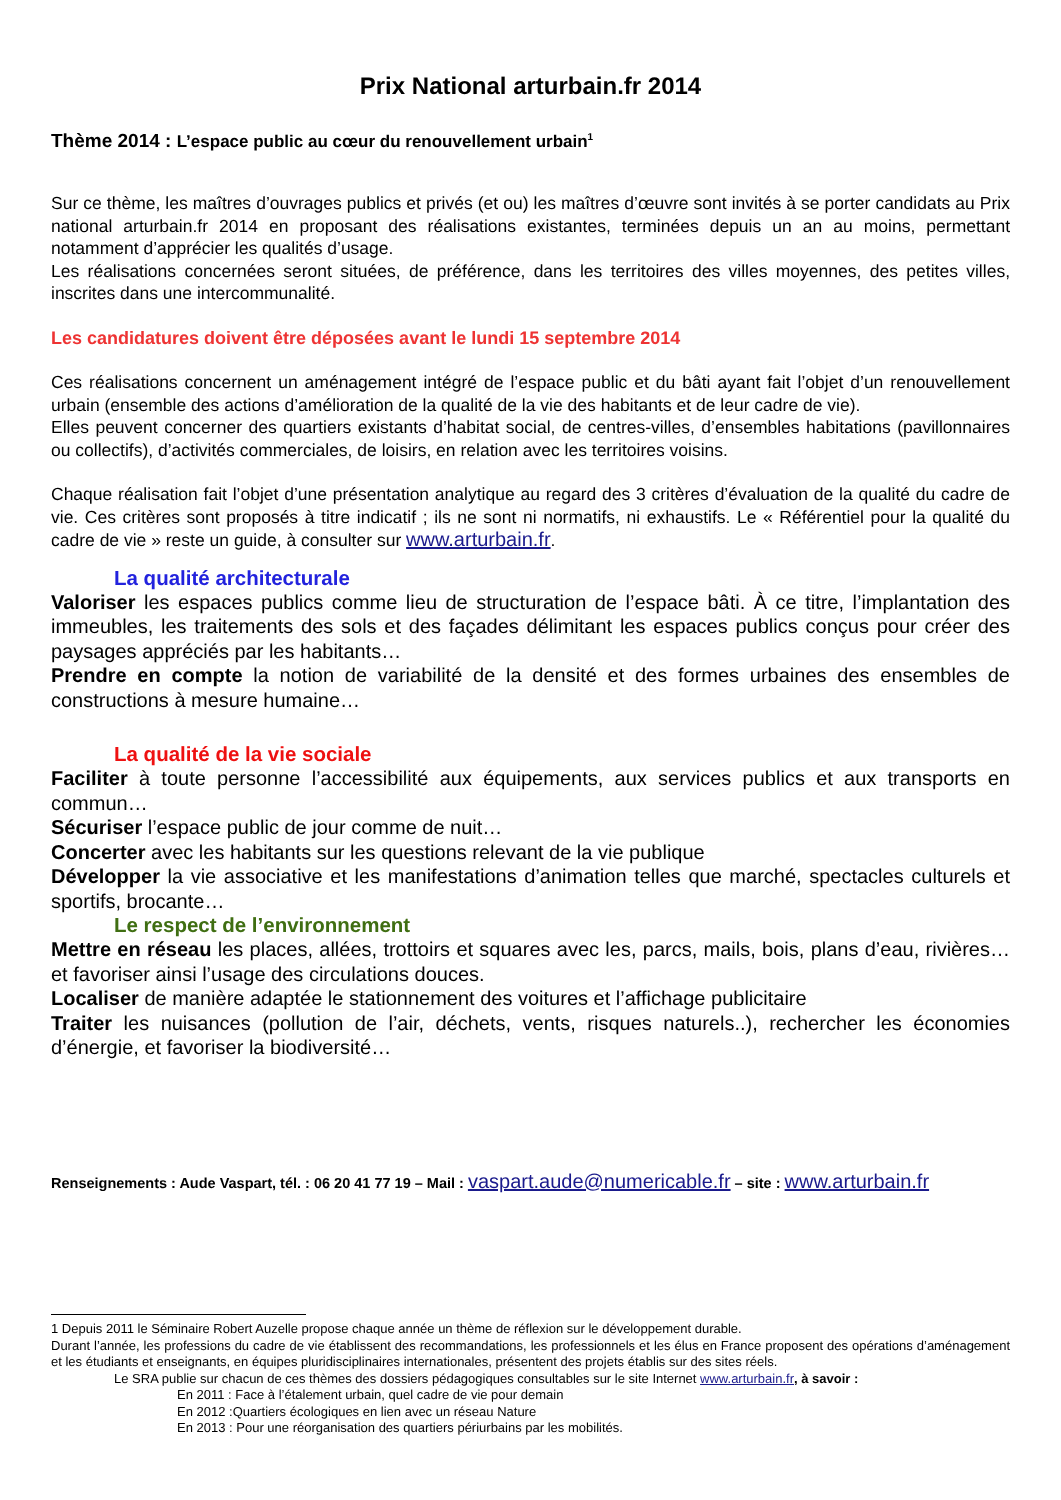Prix National arturbain.fr 2014
Thème 2014 : L’espace public au cœur du renouvellement urbain<sup>1</sup>
Sur ce thème, les maîtres d’ouvrages publics et privés (et ou) les maîtres d’œuvre sont invités à se porter candidats au Prix national arturbain.fr 2014 en proposant des réalisations existantes, terminées depuis un an au moins, permettant notamment d’apprécier les qualités d’usage.
Les réalisations concernées seront situées, de préférence, dans les territoires des villes moyennes, des petites villes, inscrites dans une intercommunalité.
Les candidatures doivent être déposées avant le lundi 15 septembre 2014
Ces réalisations concernent un aménagement intégré de l’espace public et du bâti ayant fait l’objet d’un renouvellement urbain (ensemble des actions d’amélioration de la qualité de la vie des habitants et de leur cadre de vie).
Elles peuvent concerner des quartiers existants d’habitat social, de centres-villes, d’ensembles habitations (pavillonnaires ou collectifs), d’activités commerciales, de loisirs, en relation avec les territoires voisins.
Chaque réalisation fait l’objet d’une présentation analytique au regard des 3 critères d’évaluation de la qualité du cadre de vie. Ces critères sont proposés à titre indicatif ; ils ne sont ni normatifs, ni exhaustifs. Le « Référentiel pour la qualité du cadre de vie » reste un guide, à consulter sur www.arturbain.fr.
La qualité architecturale
Valoriser les espaces publics comme lieu de structuration de l’espace bâti. À ce titre, l’implantation des immeubles, les traitements des sols et des façades délimitant les espaces publics conçus pour créer des paysages appréciés par les habitants…
Prendre en compte la notion de variabilité de la densité et des formes urbaines des ensembles de constructions à mesure humaine…
La qualité de la vie sociale
Faciliter à toute personne l’accessibilité aux équipements, aux services publics et aux transports en commun…
Sécuriser l’espace public de jour comme de nuit…
Concerter avec les habitants sur les questions relevant de la vie publique
Développer la vie associative et les manifestations d’animation telles que marché, spectacles culturels et sportifs, brocante…
Le respect de l’environnement
Mettre en réseau les places, allées, trottoirs et squares avec les, parcs, mails, bois, plans d’eau, rivières… et favoriser ainsi l’usage des circulations douces.
Localiser de manière adaptée le stationnement des voitures et l’affichage publicitaire
Traiter les nuisances (pollution de l’air, déchets, vents, risques naturels..), rechercher les économies d’énergie, et favoriser la biodiversité…
Renseignements : Aude Vaspart, tél. : 06 20 41 77 19 – Mail : vaspart.aude@numericable.fr – site : www.arturbain.fr
1 Depuis 2011 le Séminaire Robert Auzelle propose chaque année un thème de réflexion sur le développement durable.
Durant l’année, les professions du cadre de vie établissent des recommandations, les professionnels et les élus en France proposent des opérations d’aménagement et les étudiants et enseignants, en équipes pluridisciplinaires internationales, présentent des projets établis sur des sites réels.
Le SRA publie sur chacun de ces thèmes des dossiers pédagogiques consultables sur le site Internet www.arturbain.fr, à savoir :
En 2011 : Face à l’étalement urbain, quel cadre de vie pour demain
En 2012 :Quartiers écologiques en lien avec un réseau Nature
En 2013 : Pour une réorganisation des quartiers périurbains par les mobilités.